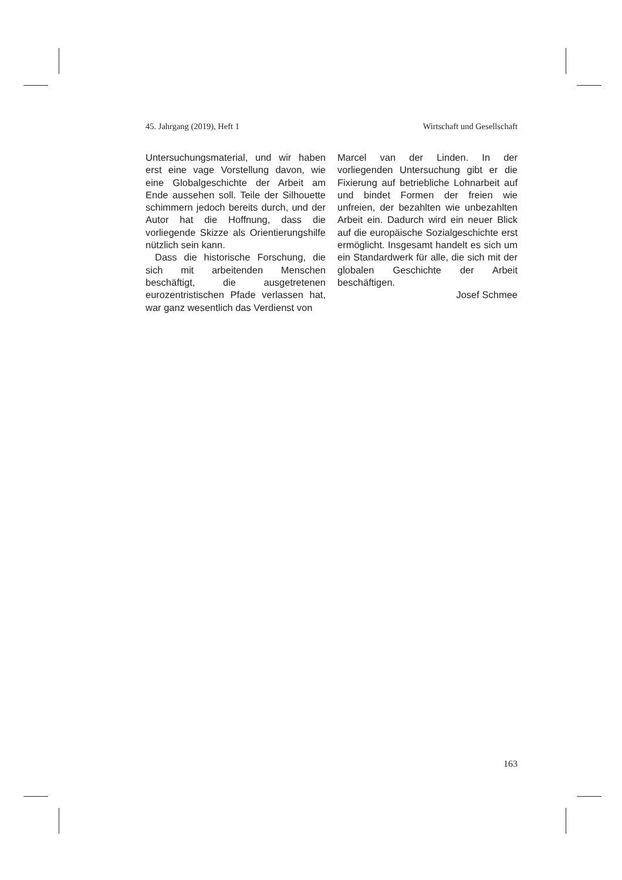45. Jahrgang (2019), Heft 1 Wirtschaft und Gesellschaft
Untersuchungsmaterial, und wir haben erst eine vage Vorstellung davon, wie eine Globalgeschichte der Arbeit am Ende aussehen soll. Teile der Silhouette schimmern jedoch bereits durch, und der Autor hat die Hoffnung, dass die vorliegende Skizze als Orientierungshilfe nützlich sein kann.
Dass die historische Forschung, die sich mit arbeitenden Menschen beschäftigt, die ausgetretenen eurozentristischen Pfade verlassen hat, war ganz wesentlich das Verdienst von
Marcel van der Linden. In der vorliegenden Untersuchung gibt er die Fixierung auf betriebliche Lohnarbeit auf und bindet Formen der freien wie unfreien, der bezahlten wie unbezahlten Arbeit ein. Dadurch wird ein neuer Blick auf die europäische Sozialgeschichte erst ermöglicht. Insgesamt handelt es sich um ein Standardwerk für alle, die sich mit der globalen Geschichte der Arbeit beschäftigen.
Josef Schmee
163